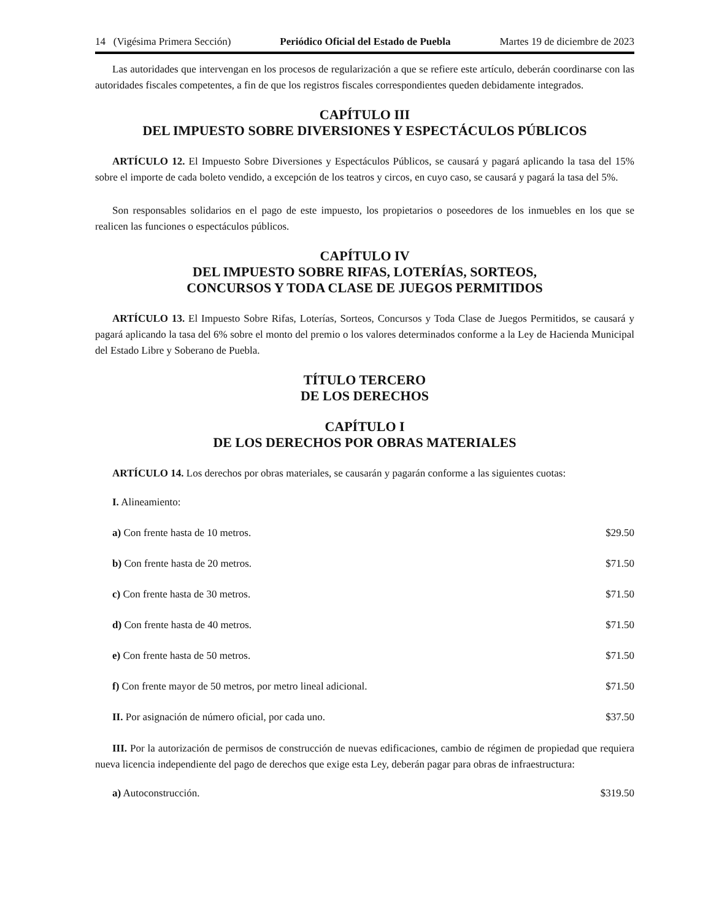14 (Vigésima Primera Sección) Periódico Oficial del Estado de Puebla Martes 19 de diciembre de 2023
Las autoridades que intervengan en los procesos de regularización a que se refiere este artículo, deberán coordinarse con las autoridades fiscales competentes, a fin de que los registros fiscales correspondientes queden debidamente integrados.
CAPÍTULO III
DEL IMPUESTO SOBRE DIVERSIONES Y ESPECTÁCULOS PÚBLICOS
ARTÍCULO 12. El Impuesto Sobre Diversiones y Espectáculos Públicos, se causará y pagará aplicando la tasa del 15% sobre el importe de cada boleto vendido, a excepción de los teatros y circos, en cuyo caso, se causará y pagará la tasa del 5%.
Son responsables solidarios en el pago de este impuesto, los propietarios o poseedores de los inmuebles en los que se realicen las funciones o espectáculos públicos.
CAPÍTULO IV
DEL IMPUESTO SOBRE RIFAS, LOTERÍAS, SORTEOS,
CONCURSOS Y TODA CLASE DE JUEGOS PERMITIDOS
ARTÍCULO 13. El Impuesto Sobre Rifas, Loterías, Sorteos, Concursos y Toda Clase de Juegos Permitidos, se causará y pagará aplicando la tasa del 6% sobre el monto del premio o los valores determinados conforme a la Ley de Hacienda Municipal del Estado Libre y Soberano de Puebla.
TÍTULO TERCERO
DE LOS DERECHOS
CAPÍTULO I
DE LOS DERECHOS POR OBRAS MATERIALES
ARTÍCULO 14. Los derechos por obras materiales, se causarán y pagarán conforme a las siguientes cuotas:
I. Alineamiento:
a) Con frente hasta de 10 metros. $29.50
b) Con frente hasta de 20 metros. $71.50
c) Con frente hasta de 30 metros. $71.50
d) Con frente hasta de 40 metros. $71.50
e) Con frente hasta de 50 metros. $71.50
f) Con frente mayor de 50 metros, por metro lineal adicional. $71.50
II. Por asignación de número oficial, por cada uno. $37.50
III. Por la autorización de permisos de construcción de nuevas edificaciones, cambio de régimen de propiedad que requiera nueva licencia independiente del pago de derechos que exige esta Ley, deberán pagar para obras de infraestructura:
a) Autoconstrucción. $319.50